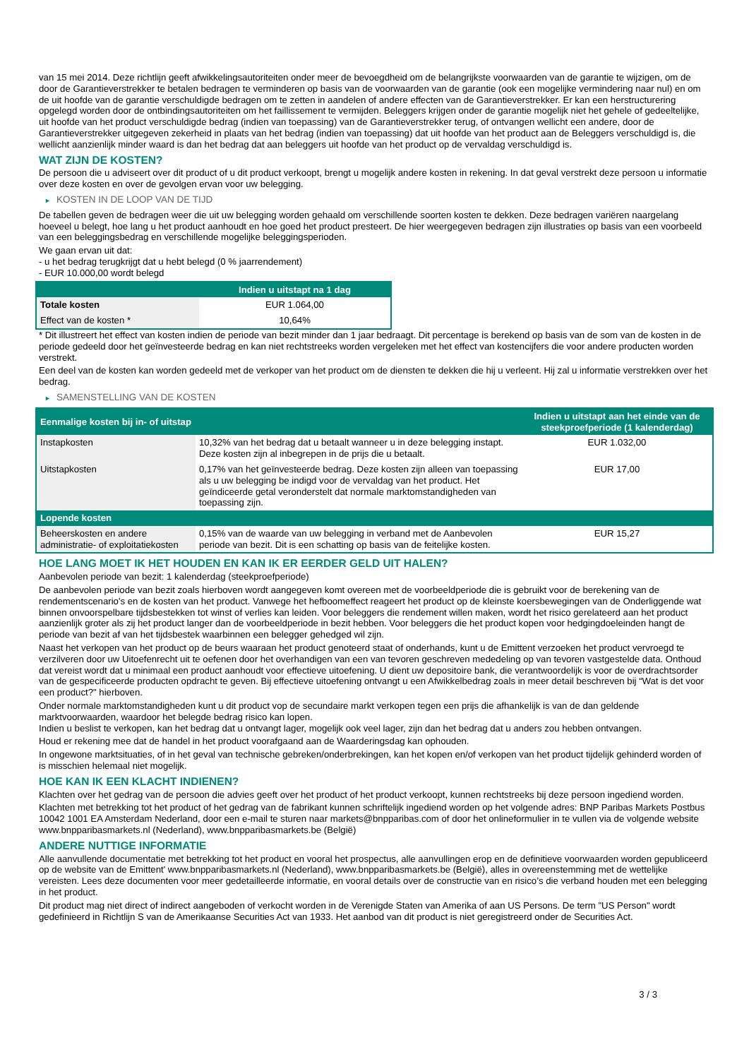van 15 mei 2014. Deze richtlijn geeft afwikkelingsautoriteiten onder meer de bevoegdheid om de belangrijkste voorwaarden van de garantie te wijzigen, om de door de Garantieverstrekker te betalen bedragen te verminderen op basis van de voorwaarden van de garantie (ook een mogelijke vermindering naar nul) en om de uit hoofde van de garantie verschuldigde bedragen om te zetten in aandelen of andere effecten van de Garantieverstrekker. Er kan een herstructurering opgelegd worden door de ontbindingsautoriteiten om het faillissement te vermijden. Beleggers krijgen onder de garantie mogelijk niet het gehele of gedeeltelijke, uit hoofde van het product verschuldigde bedrag (indien van toepassing) van de Garantieverstrekker terug, of ontvangen wellicht een andere, door de Garantieverstrekker uitgegeven zekerheid in plaats van het bedrag (indien van toepassing) dat uit hoofde van het product aan de Beleggers verschuldigd is, die wellicht aanzienlijk minder waard is dan het bedrag dat aan beleggers uit hoofde van het product op de vervaldag verschuldigd is.
WAT ZIJN DE KOSTEN?
De persoon die u adviseert over dit product of u dit product verkoopt, brengt u mogelijk andere kosten in rekening. In dat geval verstrekt deze persoon u informatie over deze kosten en over de gevolgen ervan voor uw belegging.
► KOSTEN IN DE LOOP VAN DE TIJD
De tabellen geven de bedragen weer die uit uw belegging worden gehaald om verschillende soorten kosten te dekken. Deze bedragen variëren naargelang hoeveel u belegt, hoe lang u het product aanhoudt en hoe goed het product presteert. De hier weergegeven bedragen zijn illustraties op basis van een voorbeeld van een beleggingsbedrag en verschillende mogelijke beleggingsperioden.
We gaan ervan uit dat:
- u het bedrag terugkrijgt dat u hebt belegd (0 % jaarrendement)
- EUR 10.000,00 wordt belegd
| | Indien u uitstapt na 1 dag |
| --- | --- |
| Totale kosten | EUR 1.064,00 |
| Effect van de kosten * | 10,64% |
* Dit illustreert het effect van kosten indien de periode van bezit minder dan 1 jaar bedraagt. Dit percentage is berekend op basis van de som van de kosten in de periode gedeeld door het geïnvesteerde bedrag en kan niet rechtstreeks worden vergeleken met het effect van kostencijfers die voor andere producten worden verstrekt.
Een deel van de kosten kan worden gedeeld met de verkoper van het product om de diensten te dekken die hij u verleent. Hij zal u informatie verstrekken over het bedrag.
► SAMENSTELLING VAN DE KOSTEN
| Eenmalige kosten bij in- of uitstap | | Indien u uitstapt aan het einde van de steekproefperiode (1 kalenderdag) |
| --- | --- | --- |
| Instapkosten | 10,32% van het bedrag dat u betaalt wanneer u in deze belegging instapt. Deze kosten zijn al inbegrepen in de prijs die u betaalt. | EUR 1.032,00 |
| Uitstapkosten | 0,17% van het geïnvesteerde bedrag. Deze kosten zijn alleen van toepassing als u uw belegging be indigd voor de vervaldag van het product. Het geïndiceerde getal veronderstelt dat normale marktomstandigheden van toepassing zijn. | EUR 17,00 |
| Lopende kosten | | |
| Beheerskosten en andere administratie- of exploitatiekosten | 0,15% van de waarde van uw belegging in verband met de Aanbevolen periode van bezit. Dit is een schatting op basis van de feitelijke kosten. | EUR 15,27 |
HOE LANG MOET IK HET HOUDEN EN KAN IK ER EERDER GELD UIT HALEN?
Aanbevolen periode van bezit: 1 kalenderdag (steekproefperiode)
De aanbevolen periode van bezit zoals hierboven wordt aangegeven komt overeen met de voorbeeldperiode die is gebruikt voor de berekening van de rendementscenario's en de kosten van het product. Vanwege het hefboomeffect reageert het product op de kleinste koersbewegingen van de Onderliggende wat binnen onvoorspelbare tijdsbestekken tot winst of verlies kan leiden. Voor beleggers die rendement willen maken, wordt het risico gerelateerd aan het product aanzienlijk groter als zij het product langer dan de voorbeeldperiode in bezit hebben. Voor beleggers die het product kopen voor hedgingdoeleinden hangt de periode van bezit af van het tijdsbestek waarbinnen een belegger gehedged wil zijn.
Naast het verkopen van het product op de beurs waaraan het product genoteerd staat of onderhands, kunt u de Emittent verzoeken het product vervroegd te verzilveren door uw Uitoefenrecht uit te oefenen door het overhandigen van een van tevoren geschreven mededeling op van tevoren vastgestelde data. Onthoud dat vereist wordt dat u minimaal een product aanhoudt voor effectieve uitoefening. U dient uw depositoire bank, die verantwoordelijk is voor de overdrachtsorder van de gespecificeerde producten opdracht te geven. Bij effectieve uitoefening ontvangt u een Afwikkelbedrag zoals in meer detail beschreven bij “Wat is det voor een product?" hierboven.
Onder normale marktomstandigheden kunt u dit product vop de secundaire markt verkopen tegen een prijs die afhankelijk is van de dan geldende marktvoorwaarden, waardoor het belegde bedrag risico kan lopen.
Indien u beslist te verkopen, kan het bedrag dat u ontvangt lager, mogelijk ook veel lager, zijn dan het bedrag dat u anders zou hebben ontvangen.
Houd er rekening mee dat de handel in het product voorafgaand aan de Waarderingsdag kan ophouden.
In ongewone marktsituaties, of in het geval van technische gebreken/onderbrekingen, kan het kopen en/of verkopen van het product tijdelijk gehinderd worden of is misschien helemaal niet mogelijk.
HOE KAN IK EEN KLACHT INDIENEN?
Klachten over het gedrag van de persoon die advies geeft over het product of het product verkoopt, kunnen rechtstreeks bij deze persoon ingediend worden.
Klachten met betrekking tot het product of het gedrag van de fabrikant kunnen schriftelijk ingediend worden op het volgende adres: BNP Paribas Markets Postbus 10042 1001 EA Amsterdam Nederland, door een e-mail te sturen naar markets@bnpparibas.com of door het onlineformulier in te vullen via de volgende website www.bnpparibasmarkets.nl (Nederland), www.bnpparibasmarkets.be (België)
ANDERE NUTTIGE INFORMATIE
Alle aanvullende documentatie met betrekking tot het product en vooral het prospectus, alle aanvullingen erop en de definitieve voorwaarden worden gepubliceerd op de website van de Emittent' www.bnpparibasmarkets.nl (Nederland), www.bnpparibasmarkets.be (België), alles in overeenstemming met de wettelijke vereisten. Lees deze documenten voor meer gedetailleerde informatie, en vooral details over de constructie van en risico’s die verband houden met een belegging in het product.
Dit product mag niet direct of indirect aangeboden of verkocht worden in de Verenigde Staten van Amerika of aan US Persons. De term "US Person" wordt gedefinieerd in Richtlijn S van de Amerikaanse Securities Act van 1933. Het aanbod van dit product is niet geregistreerd onder de Securities Act.
3 / 3